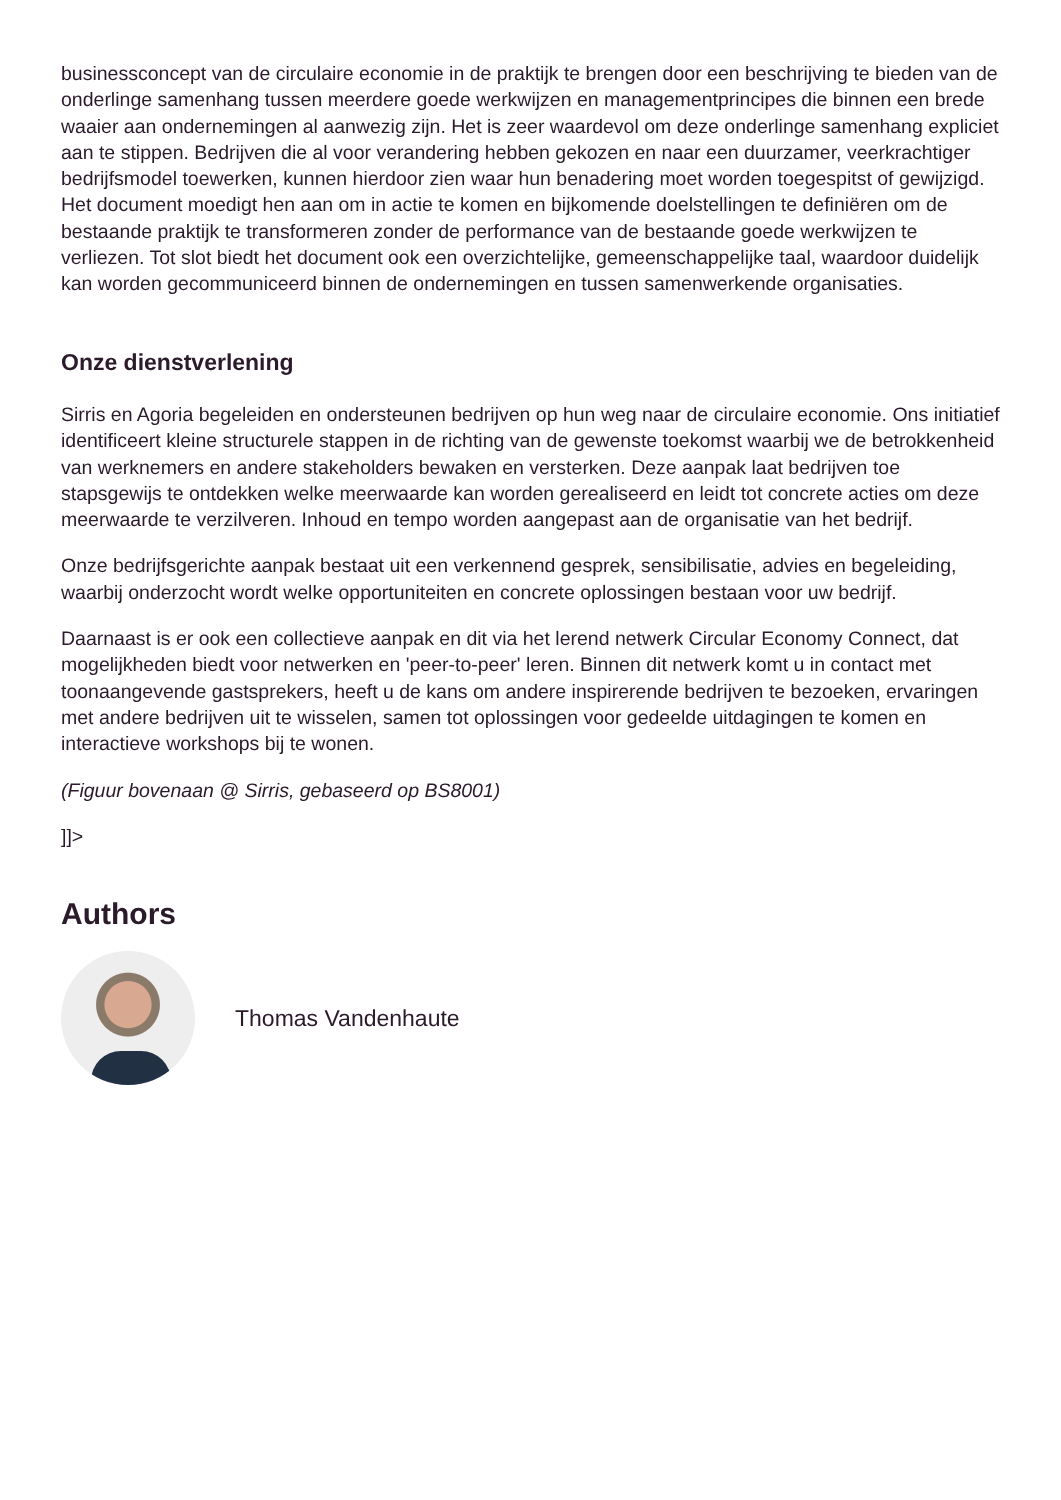businessconcept van de circulaire economie in de praktijk te brengen door een beschrijving te bieden van de onderlinge samenhang tussen meerdere goede werkwijzen en managementprincipes die binnen een brede waaier aan ondernemingen al aanwezig zijn. Het is zeer waardevol om deze onderlinge samenhang expliciet aan te stippen. Bedrijven die al voor verandering hebben gekozen en naar een duurzamer, veerkrachtiger bedrijfsmodel toewerken, kunnen hierdoor zien waar hun benadering moet worden toegespitst of gewijzigd. Het document moedigt hen aan om in actie te komen en bijkomende doelstellingen te definiëren om de bestaande praktijk te transformeren zonder de performance van de bestaande goede werkwijzen te verliezen. Tot slot biedt het document ook een overzichtelijke, gemeenschappelijke taal, waardoor duidelijk kan worden gecommuniceerd binnen de ondernemingen en tussen samenwerkende organisaties.
Onze dienstverlening
Sirris en Agoria begeleiden en ondersteunen bedrijven op hun weg naar de circulaire economie. Ons initiatief identificeert kleine structurele stappen in de richting van de gewenste toekomst waarbij we de betrokkenheid van werknemers en andere stakeholders bewaken en versterken. Deze aanpak laat bedrijven toe stapsgewijs te ontdekken welke meerwaarde kan worden gerealiseerd en leidt tot concrete acties om deze meerwaarde te verzilveren. Inhoud en tempo worden aangepast aan de organisatie van het bedrijf.
Onze bedrijfsgerichte aanpak bestaat uit een verkennend gesprek, sensibilisatie, advies en begeleiding, waarbij onderzocht wordt welke opportuniteiten en concrete oplossingen bestaan voor uw bedrijf.
Daarnaast is er ook een collectieve aanpak en dit via het lerend netwerk Circular Economy Connect, dat mogelijkheden biedt voor netwerken en 'peer-to-peer' leren. Binnen dit netwerk komt u in contact met toonaangevende gastsprekers, heeft u de kans om andere inspirerende bedrijven te bezoeken, ervaringen met andere bedrijven uit te wisselen, samen tot oplossingen voor gedeelde uitdagingen te komen en interactieve workshops bij te wonen.
(Figuur bovenaan @ Sirris, gebaseerd op BS8001)
]]>
Authors
Thomas Vandenhaute